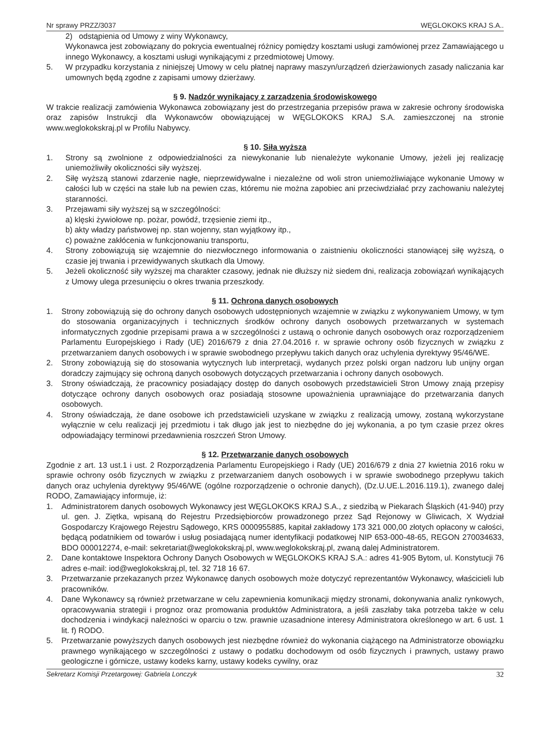Nr sprawy PRZZ/3037 WĘGLOKOKS KRAJ S.A..
2) odstąpienia od Umowy z winy Wykonawcy,
Wykonawca jest zobowiązany do pokrycia ewentualnej różnicy pomiędzy kosztami usługi zamówionej przez Zamawiającego u innego Wykonawcy, a kosztami usługi wynikającymi z przedmiotowej Umowy.
5. W przypadku korzystania z niniejszej Umowy w celu płatnej naprawy maszyn/urządzeń dzierżawionych zasady naliczania kar umownych będą zgodne z zapisami umowy dzierżawy.
§ 9. Nadzór wynikający z zarządzenia środowiskowego
W trakcie realizacji zamówienia Wykonawca zobowiązany jest do przestrzegania przepisów prawa w zakresie ochrony środowiska oraz zapisów Instrukcji dla Wykonawców obowiązującej w WĘGLOKOKS KRAJ S.A. zamieszczonej na stronie www.weglokokskraj.pl w Profilu Nabywcy.
§ 10. Siła wyższa
1. Strony są zwolnione z odpowiedzialności za niewykonanie lub nienależyte wykonanie Umowy, jeżeli jej realizację uniemożliwiły okoliczności siły wyższej.
2. Siłę wyższą stanowi zdarzenie nagłe, nieprzewidywalne i niezależne od woli stron uniemożliwiające wykonanie Umowy w całości lub w części na stałe lub na pewien czas, któremu nie można zapobiec ani przeciwdziałać przy zachowaniu należytej staranności.
3. Przejawami siły wyższej są w szczególności:
a) klęski żywiołowe np. pożar, powódź, trzęsienie ziemi itp.,
b) akty władzy państwowej np. stan wojenny, stan wyjątkowy itp.,
c) poważne zakłócenia w funkcjonowaniu transportu,
4. Strony zobowiązują się wzajemnie do niezwłocznego informowania o zaistnieniu okoliczności stanowiącej siłę wyższą, o czasie jej trwania i przewidywanych skutkach dla Umowy.
5. Jeżeli okoliczność siły wyższej ma charakter czasowy, jednak nie dłuższy niż siedem dni, realizacja zobowiązań wynikających z Umowy ulega przesunięciu o okres trwania przeszkody.
§ 11. Ochrona danych osobowych
1. Strony zobowiązują się do ochrony danych osobowych udostępnionych wzajemnie w związku z wykonywaniem Umowy, w tym do stosowania organizacyjnych i technicznych środków ochrony danych osobowych przetwarzanych w systemach informatycznych zgodnie przepisami prawa a w szczególności z ustawą o ochronie danych osobowych oraz rozporządzeniem Parlamentu Europejskiego i Rady (UE) 2016/679 z dnia 27.04.2016 r. w sprawie ochrony osób fizycznych w związku z przetwarzaniem danych osobowych i w sprawie swobodnego przepływu takich danych oraz uchylenia dyrektywy 95/46/WE.
2. Strony zobowiązują się do stosowania wytycznych lub interpretacji, wydanych przez polski organ nadzoru lub unijny organ doradczy zajmujący się ochroną danych osobowych dotyczących przetwarzania i ochrony danych osobowych.
3. Strony oświadczają, że pracownicy posiadający dostęp do danych osobowych przedstawicieli Stron Umowy znają przepisy dotyczące ochrony danych osobowych oraz posiadają stosowne upoważnienia uprawniające do przetwarzania danych osobowych.
4. Strony oświadczają, że dane osobowe ich przedstawicieli uzyskane w związku z realizacją umowy, zostaną wykorzystane wyłącznie w celu realizacji jej przedmiotu i tak długo jak jest to niezbędne do jej wykonania, a po tym czasie przez okres odpowiadający terminowi przedawnienia roszczeń Stron Umowy.
§ 12. Przetwarzanie danych osobowych
Zgodnie z art. 13 ust.1 i ust. 2 Rozporządzenia Parlamentu Europejskiego i Rady (UE) 2016/679 z dnia 27 kwietnia 2016 roku w sprawie ochrony osób fizycznych w związku z przetwarzaniem danych osobowych i w sprawie swobodnego przepływu takich danych oraz uchylenia dyrektywy 95/46/WE (ogólne rozporządzenie o ochronie danych), (Dz.U.UE.L.2016.119.1), zwanego dalej RODO, Zamawiający informuje, iż:
1. Administratorem danych osobowych Wykonawcy jest WĘGLOKOKS KRAJ S.A., z siedzibą w Piekarach Śląskich (41-940) przy ul. gen. J. Ziętka, wpisaną do Rejestru Przedsiębiorców prowadzonego przez Sąd Rejonowy w Gliwicach, X Wydział Gospodarczy Krajowego Rejestru Sądowego, KRS 0000955885, kapitał zakładowy 173 321 000,00 złotych opłacony w całości, będącą podatnikiem od towarów i usług posiadającą numer identyfikacji podatkowej NIP 653-000-48-65, REGON 270034633, BDO 000012274, e-mail: sekretariat@weglokokskraj.pl, www.weglokokskraj.pl, zwaną dalej Administratorem.
2. Dane kontaktowe Inspektora Ochrony Danych Osobowych w WĘGLOKOKS KRAJ S.A.: adres 41-905 Bytom, ul. Konstytucji 76 adres e-mail: iod@weglokokskraj.pl, tel. 32 718 16 67.
3. Przetwarzanie przekazanych przez Wykonawcę danych osobowych może dotyczyć reprezentantów Wykonawcy, właścicieli lub pracowników.
4. Dane Wykonawcy są również przetwarzane w celu zapewnienia komunikacji między stronami, dokonywania analiz rynkowych, opracowywania strategii i prognoz oraz promowania produktów Administratora, a jeśli zaszłaby taka potrzeba także w celu dochodzenia i windykacji należności w oparciu o tzw. prawnie uzasadnione interesy Administratora określonego w art. 6 ust. 1 lit. f) RODO.
5. Przetwarzanie powyższych danych osobowych jest niezbędne również do wykonania ciążącego na Administratorze obowiązku prawnego wynikającego w szczególności z ustawy o podatku dochodowym od osób fizycznych i prawnych, ustawy prawo geologiczne i górnicze, ustawy kodeks karny, ustawy kodeks cywilny, oraz
Sekretarz Komisji Przetargowej: Gabriela Lonczyk 32